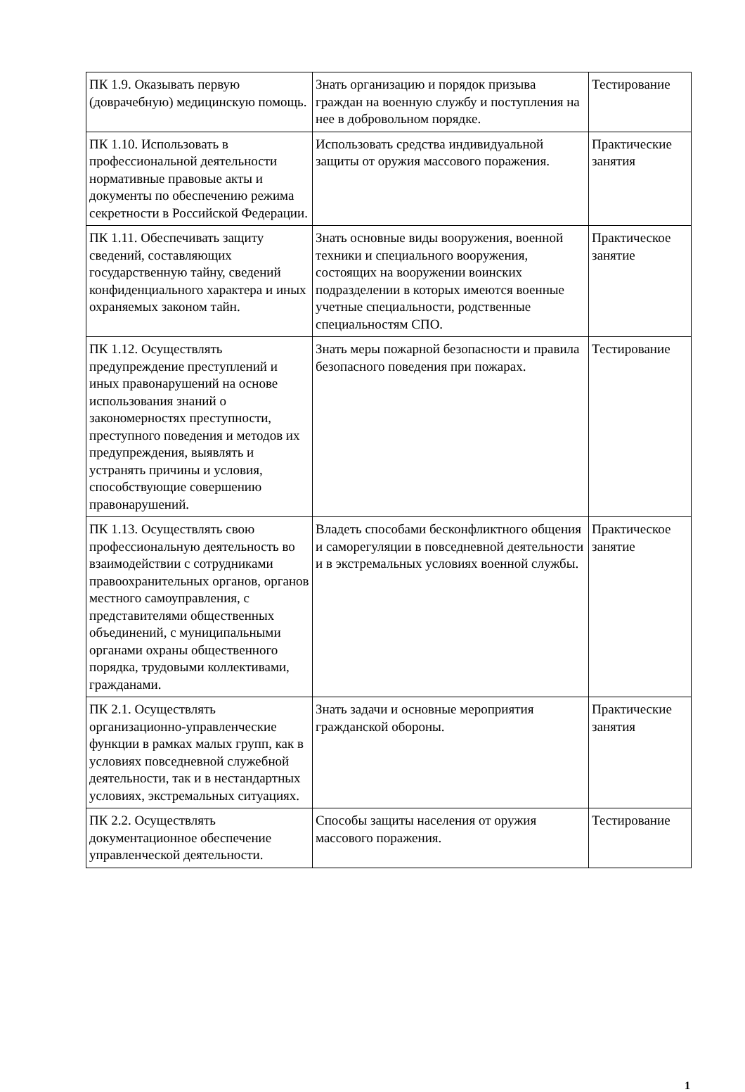| ПК 1.9. Оказывать первую (доврачебную) медицинскую помощь. | Знать организацию и порядок призыва граждан на военную службу и поступления на нее в добровольном порядке. | Тестирование |
| ПК 1.10. Использовать в профессиональной деятельности нормативные правовые акты и документы по обеспечению режима секретности в Российской Федерации. | Использовать средства индивидуальной защиты от оружия массового поражения. | Практические занятия |
| ПК 1.11. Обеспечивать защиту сведений, составляющих государственную тайну, сведений конфиденциального характера и иных охраняемых законом тайн. | Знать основные виды вооружения, военной техники и специального вооружения, состоящих на вооружении воинских подразделении в которых имеются военные учетные специальности, родственные специальностям СПО. | Практическое занятие |
| ПК 1.12. Осуществлять предупреждение преступлений и иных правонарушений на основе использования знаний о закономерностях преступности, преступного поведения и методов их предупреждения, выявлять и устранять причины и условия, способствующие совершению правонарушений. | Знать меры пожарной безопасности и правила безопасного поведения при пожарах. | Тестирование |
| ПК 1.13. Осуществлять свою профессиональную деятельность во взаимодействии с сотрудниками правоохранительных органов, органов местного самоуправления, с представителями общественных объединений, с муниципальными органами охраны общественного порядка, трудовыми коллективами, гражданами. | Владеть способами бесконфликтного общения и саморегуляции в повседневной деятельности и в экстремальных условиях военной службы. | Практическое занятие |
| ПК 2.1. Осуществлять организационно-управленческие функции в рамках малых групп, как в условиях повседневной служебной деятельности, так и в нестандартных условиях, экстремальных ситуациях. | Знать задачи и основные мероприятия гражданской обороны. | Практические занятия |
| ПК 2.2. Осуществлять документационное обеспечение управленческой деятельности. | Способы защиты населения от оружия массового поражения. | Тестирование |
1